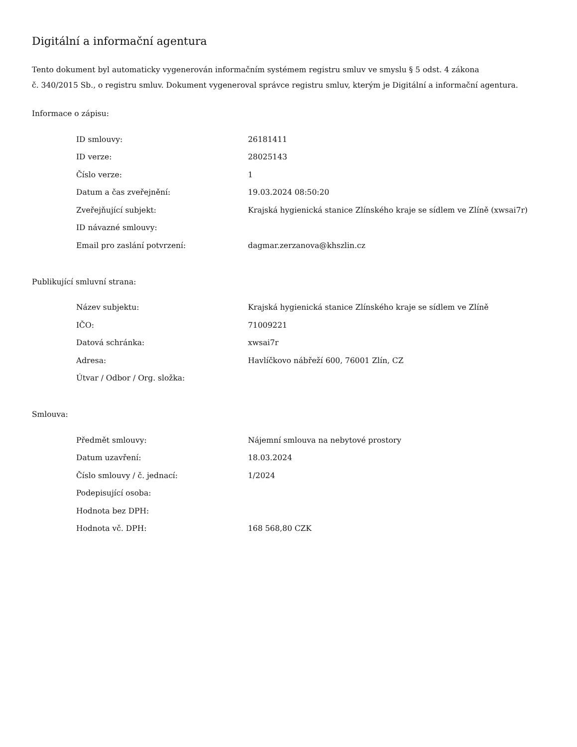Digitální a informační agentura
Tento dokument byl automaticky vygenerován informačním systémem registru smluv ve smyslu § 5 odst. 4 zákona
č. 340/2015 Sb., o registru smluv. Dokument vygeneroval správce registru smluv, kterým je Digitální a informační agentura.
Informace o zápisu:
| ID smlouvy: | 26181411 |
| ID verze: | 28025143 |
| Číslo verze: | 1 |
| Datum a čas zveřejnění: | 19.03.2024 08:50:20 |
| Zveřejňující subjekt: | Krajská hygienická stanice Zlínského kraje se sídlem ve Zlíně (xwsai7r) |
| ID návazné smlouvy: | |
| Email pro zaslání potvrzení: | dagmar.zerzanova@khszlin.cz |
Publikující smluvní strana:
| Název subjektu: | Krajská hygienická stanice Zlínského kraje se sídlem ve Zlíně |
| IČO: | 71009221 |
| Datová schránka: | xwsai7r |
| Adresa: | Havlíčkovo nábřeží 600, 76001 Zlín, CZ |
| Útvar / Odbor / Org. složka: | |
Smlouva:
| Předmět smlouvy: | Nájemní smlouva na nebytové prostory |
| Datum uzavření: | 18.03.2024 |
| Číslo smlouvy / č. jednací: | 1/2024 |
| Podepisující osoba: | |
| Hodnota bez DPH: | |
| Hodnota vč. DPH: | 168 568,80 CZK |